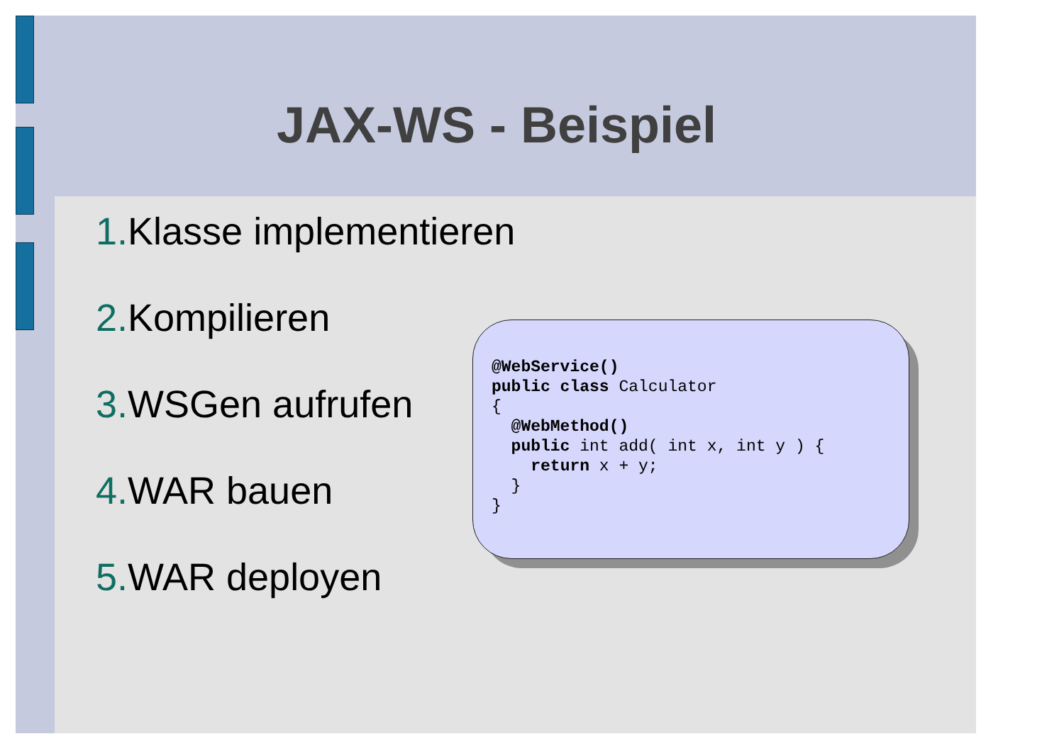JAX-WS - Beispiel
1. Klasse implementieren
2. Kompilieren
3. WSGen aufrufen
4. WAR bauen
5. WAR deployen
@WebService()
public class Calculator
{
  @WebMethod()
  public int add( int x, int y ) {
    return x + y;
  }
}